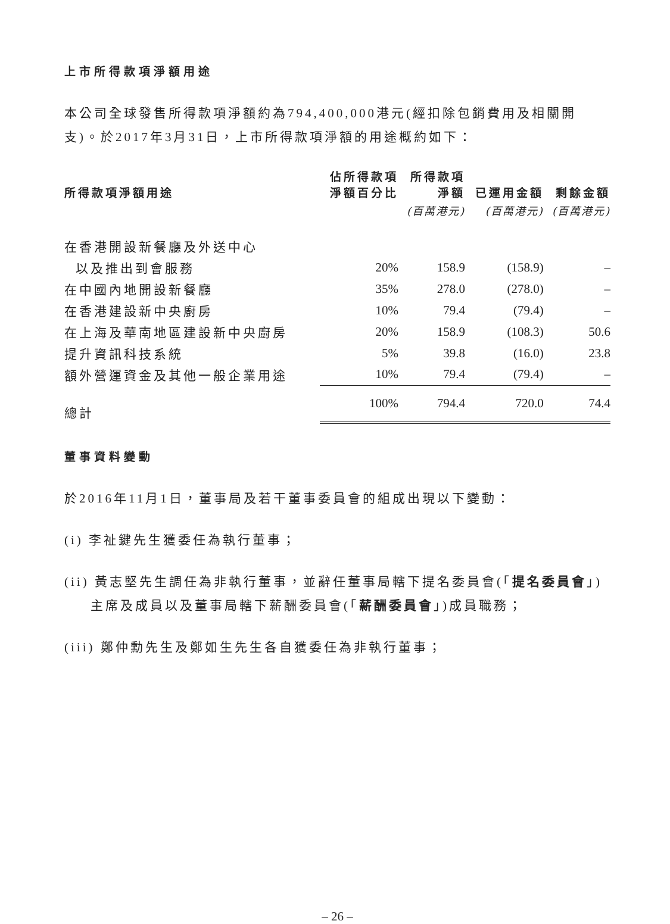上市所得款項淨額用途
本公司全球發售所得款項淨額約為794,400,000港元(經扣除包銷費用及相關開支)。於2017年3月31日，上市所得款項淨額的用途概約如下：
| 所得款項淨額用途 | 佔所得款項 淨額百分比 | 所得款項 淨額 | 已運用金額 | 剩餘金額 |
| --- | --- | --- | --- | --- |
| | | (百萬港元) | (百萬港元) | (百萬港元) |
| 在香港開設新餐廳及外送中心 | | | | |
| 以及推出到會服務 | 20% | 158.9 | (158.9) | – |
| 在中國內地開設新餐廳 | 35% | 278.0 | (278.0) | – |
| 在香港建設新中央廚房 | 10% | 79.4 | (79.4) | – |
| 在上海及華南地區建設新中央廚房 | 20% | 158.9 | (108.3) | 50.6 |
| 提升資訊科技系統 | 5% | 39.8 | (16.0) | 23.8 |
| 額外營運資金及其他一般企業用途 | 10% | 79.4 | (79.4) | – |
| 總計 | 100% | 794.4 | 720.0 | 74.4 |
董事資料變動
於2016年11月1日，董事局及若干董事委員會的組成出現以下變動：
(i) 李祉鍵先生獲委任為執行董事；
(ii) 黃志堅先生調任為非執行董事，並辭任董事局轄下提名委員會(「提名委員會」)主席及成員以及董事局轄下薪酬委員會(「薪酬委員會」)成員職務；
(iii) 鄭仲勳先生及鄭如生先生各自獲委任為非執行董事；
– 26 –